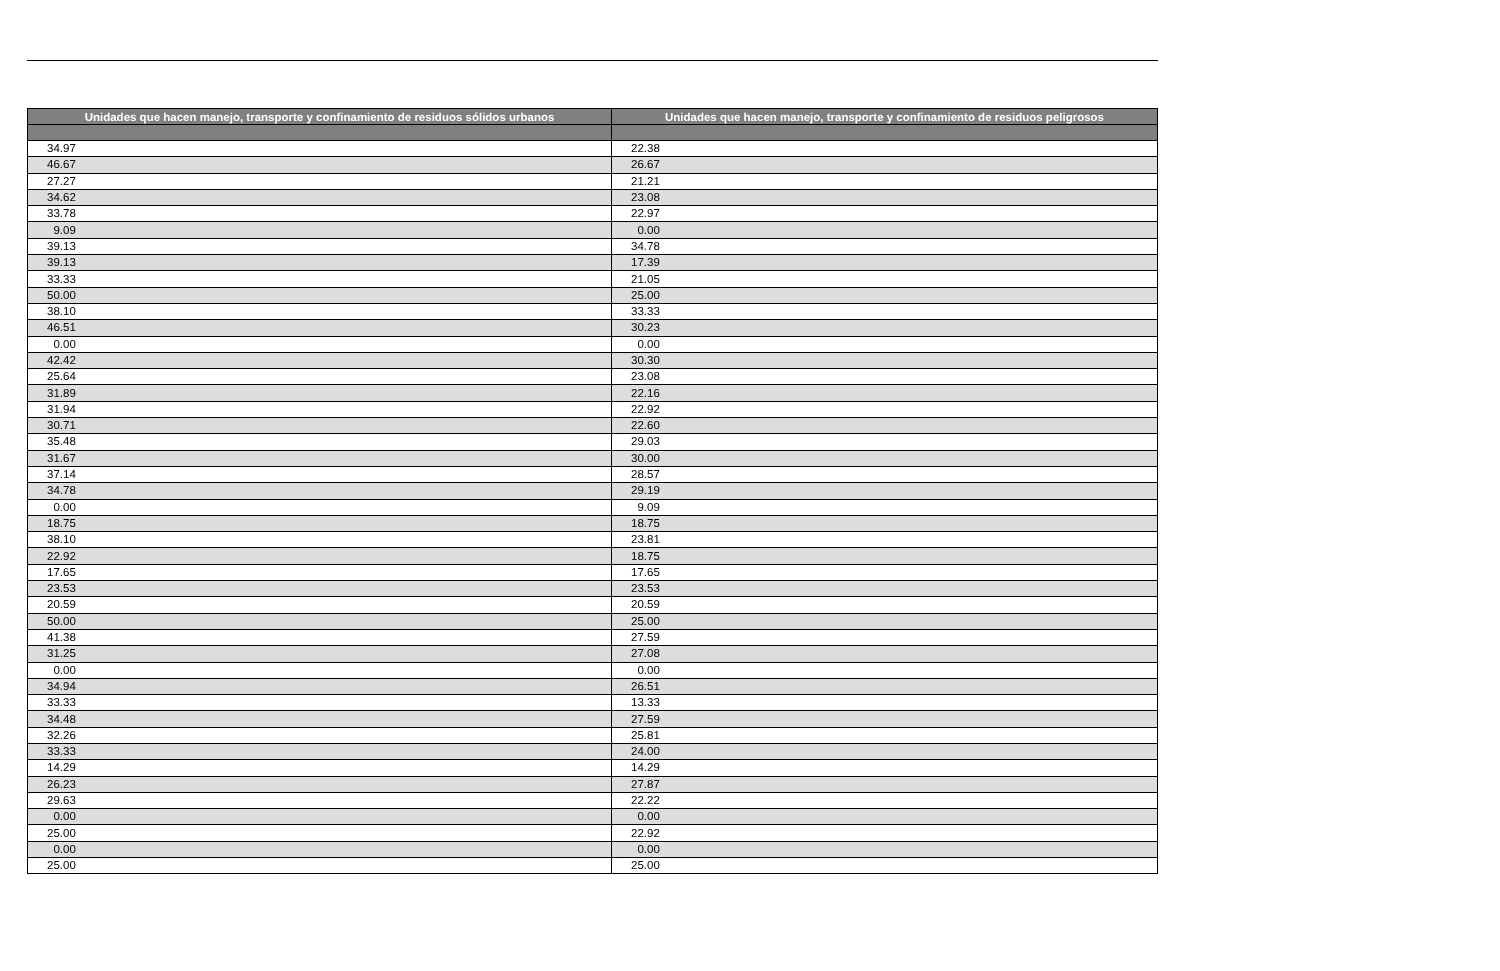| Unidades que hacen manejo, transporte y confinamiento de residuos sólidos urbanos | Unidades que hacen manejo, transporte y confinamiento de residuos peligrosos |
| --- | --- |
| 34.97 | 22.38 |
| 46.67 | 26.67 |
| 27.27 | 21.21 |
| 34.62 | 23.08 |
| 33.78 | 22.97 |
| 9.09 | 0.00 |
| 39.13 | 34.78 |
| 39.13 | 17.39 |
| 33.33 | 21.05 |
| 50.00 | 25.00 |
| 38.10 | 33.33 |
| 46.51 | 30.23 |
| 0.00 | 0.00 |
| 42.42 | 30.30 |
| 25.64 | 23.08 |
| 31.89 | 22.16 |
| 31.94 | 22.92 |
| 30.71 | 22.60 |
| 35.48 | 29.03 |
| 31.67 | 30.00 |
| 37.14 | 28.57 |
| 34.78 | 29.19 |
| 0.00 | 9.09 |
| 18.75 | 18.75 |
| 38.10 | 23.81 |
| 22.92 | 18.75 |
| 17.65 | 17.65 |
| 23.53 | 23.53 |
| 20.59 | 20.59 |
| 50.00 | 25.00 |
| 41.38 | 27.59 |
| 31.25 | 27.08 |
| 0.00 | 0.00 |
| 34.94 | 26.51 |
| 33.33 | 13.33 |
| 34.48 | 27.59 |
| 32.26 | 25.81 |
| 33.33 | 24.00 |
| 14.29 | 14.29 |
| 26.23 | 27.87 |
| 29.63 | 22.22 |
| 0.00 | 0.00 |
| 25.00 | 22.92 |
| 0.00 | 0.00 |
| 25.00 | 25.00 |